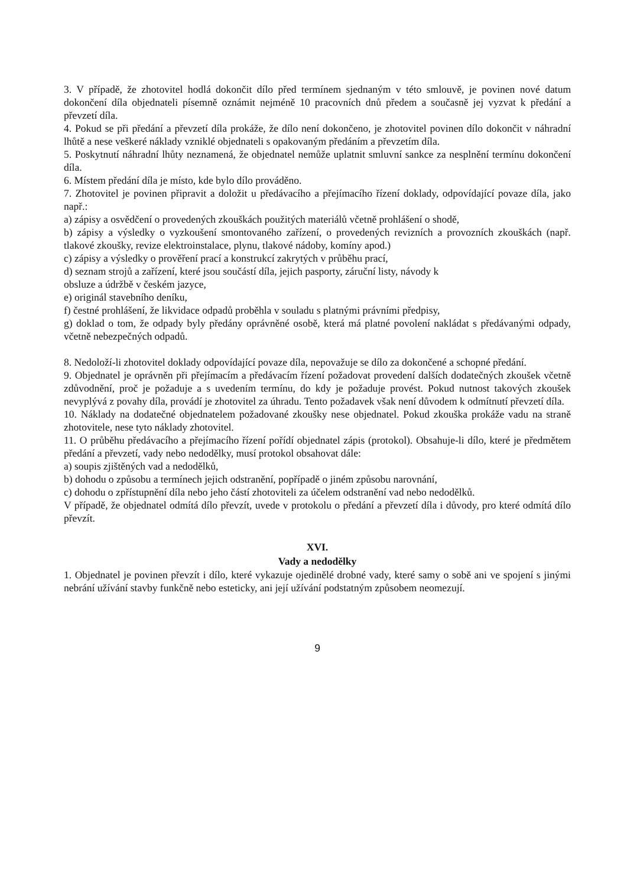3. V případě, že zhotovitel hodlá dokončit dílo před termínem sjednaným v této smlouvě, je povinen nové datum dokončení díla objednateli písemně oznámit nejméně 10 pracovních dnů předem a současně jej vyzvat k předání a převzetí díla.
4. Pokud se při předání a převzetí díla prokáže, že dílo není dokončeno, je zhotovitel povinen dílo dokončit v náhradní lhůtě a nese veškeré náklady vzniklé objednateli s opakovaným předáním a převzetím díla.
5. Poskytnutí náhradní lhůty neznamená, že objednatel nemůže uplatnit smluvní sankce za nesplnění termínu dokončení díla.
6. Místem předání díla je místo, kde bylo dílo prováděno.
7. Zhotovitel je povinen připravit a doložit u předávacího a přejímacího řízení doklady, odpovídající povaze díla, jako např.:
a) zápisy a osvědčení o provedených zkouškách použitých materiálů včetně prohlášení o shodě,
b) zápisy a výsledky o vyzkoušení smontovaného zařízení, o provedených revizních a provozních zkouškách (např. tlakové zkoušky, revize elektroinstalace, plynu, tlakové nádoby, komíny apod.)
c) zápisy a výsledky o prověření prací a konstrukcí zakrytých v průběhu prací,
d) seznam strojů a zařízení, které jsou součástí díla, jejich pasporty, záruční listy, návody k
obsluze a údržbě v českém jazyce,
e) originál stavebního deníku,
f) čestné prohlášení, že likvidace odpadů proběhla v souladu s platnými právními předpisy,
g) doklad o tom, že odpady byly předány oprávněné osobě, která má platné povolení nakládat s předávanými odpady, včetně nebezpečných odpadů.
8. Nedoloží-li zhotovitel doklady odpovídající povaze díla, nepovažuje se dílo za dokončené a schopné předání.
9. Objednatel je oprávněn při přejímacím a předávacím řízení požadovat provedení dalších dodatečných zkoušek včetně zdůvodnění, proč je požaduje a s uvedením termínu, do kdy je požaduje provést. Pokud nutnost takových zkoušek nevyplývá z povahy díla, provádí je zhotovitel za úhradu. Tento požadavek však není důvodem k odmítnutí převzetí díla.
10. Náklady na dodatečné objednatelem požadované zkoušky nese objednatel. Pokud zkouška prokáže vadu na straně zhotovitele, nese tyto náklady zhotovitel.
11. O průběhu předávacího a přejímacího řízení pořídí objednatel zápis (protokol). Obsahuje-li dílo, které je předmětem předání a převzetí, vady nebo nedodělky, musí protokol obsahovat dále:
a) soupis zjištěných vad a nedodělků,
b) dohodu o způsobu a termínech jejich odstranění, popřípadě o jiném způsobu narovnání,
c) dohodu o zpřístupnění díla nebo jeho částí zhotoviteli za účelem odstranění vad nebo nedodělků.
V případě, že objednatel odmítá dílo převzít, uvede v protokolu o předání a převzetí díla i důvody, pro které odmítá dílo převzít.
XVI.
Vady a nedodělky
1. Objednatel je povinen převzít i dílo, které vykazuje ojedinělé drobné vady, které samy o sobě ani ve spojení s jinými nebrání užívání stavby funkčně nebo esteticky, ani její užívání podstatným způsobem neomezují.
9